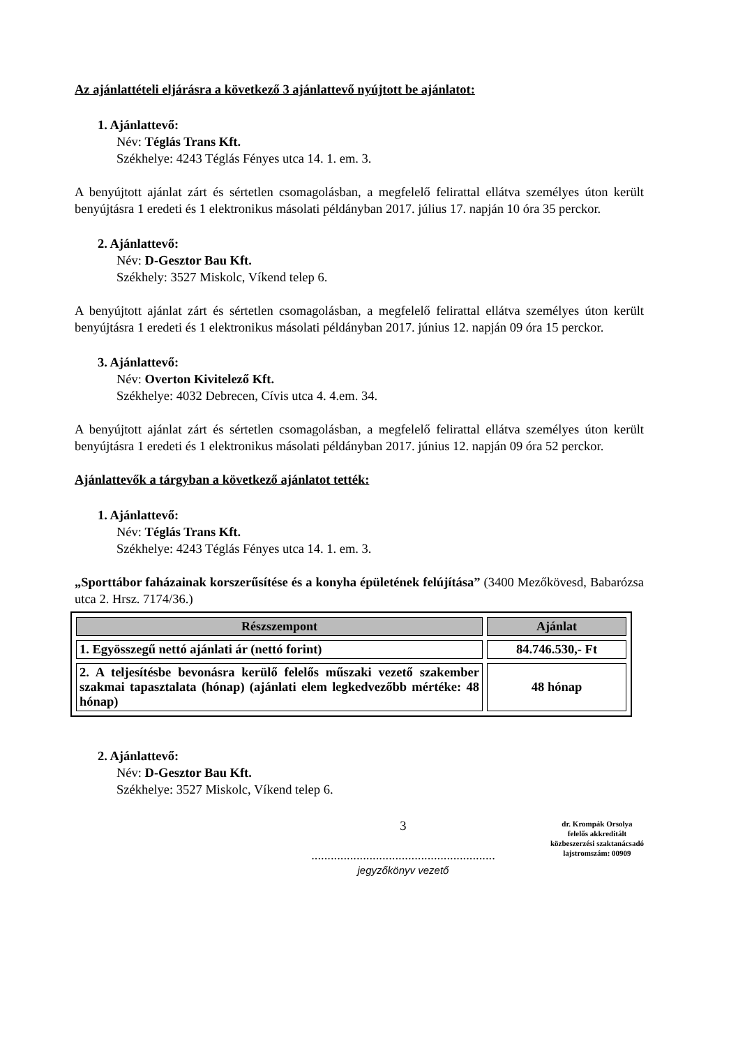Az ajánlattételi eljárásra a következő 3 ajánlattevő nyújtott be ajánlatot:
1. Ajánlattevő:
Név: Téglás Trans Kft.
Székhelye: 4243 Téglás Fényes utca 14. 1. em. 3.
A benyújtott ajánlat zárt és sértetlen csomagolásban, a megfelelő felirattal ellátva személyes úton került benyújtásra 1 eredeti és 1 elektronikus másolati példányban 2017. július 17. napján 10 óra 35 perckor.
2. Ajánlattevő:
Név: D-Gesztor Bau Kft.
Székhely: 3527 Miskolc, Víkend telep 6.
A benyújtott ajánlat zárt és sértetlen csomagolásban, a megfelelő felirattal ellátva személyes úton került benyújtásra 1 eredeti és 1 elektronikus másolati példányban 2017. június 12. napján 09 óra 15 perckor.
3. Ajánlattevő:
Név: Overton Kivitelező Kft.
Székhelye: 4032 Debrecen, Cívis utca 4. 4.em. 34.
A benyújtott ajánlat zárt és sértetlen csomagolásban, a megfelelő felirattal ellátva személyes úton került benyújtásra 1 eredeti és 1 elektronikus másolati példányban 2017. június 12. napján 09 óra 52 perckor.
Ajánlattevők a tárgyban a következő ajánlatot tették:
1. Ajánlattevő:
Név: Téglás Trans Kft.
Székhelye: 4243 Téglás Fényes utca 14. 1. em. 3.
„Sporttábor faházainak korszerűsítése és a konyha épületének felújítása” (3400 Mezőkövesd, Babarózsa utca 2. Hrsz. 7174/36.)
| Részszempont | Ajánlat |
| --- | --- |
| 1. Egyösszegű nettó ajánlati ár (nettó forint) | 84.746.530,- Ft |
| 2. A teljesítésbe bevonásra kerülő felelős műszaki vezető szakember szakmai tapasztalata (hónap) (ajánlati elem legkedvezőbb mértéke: 48 hónap) | 48 hónap |
2. Ajánlattevő:
Név: D-Gesztor Bau Kft.
Székhelye: 3527 Miskolc, Víkend telep 6.
3
.........................................................
jegyzőkönyv vezető
dr. Krompák Orsolya
felelős akkreditált
közbeszerzési szaktanácsadó
lajstromszám: 00909